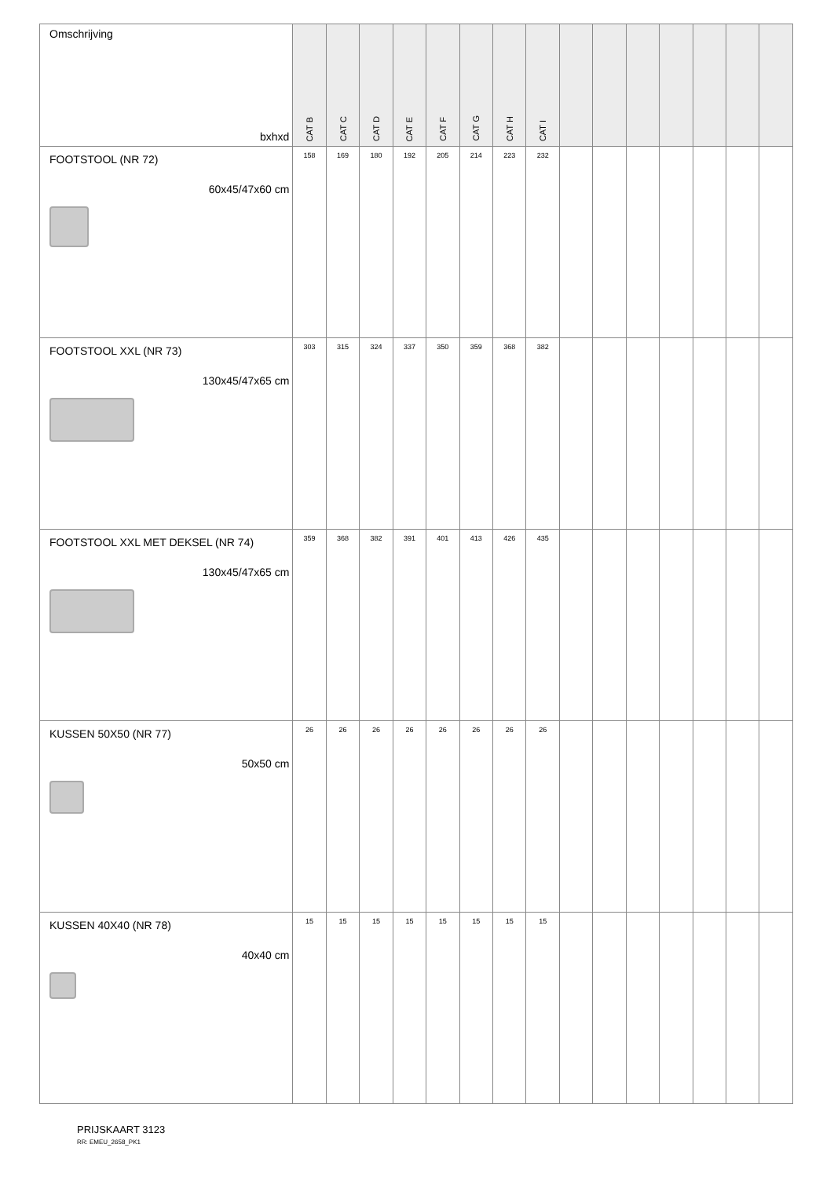| Omschrijving bxhxd | CAT B | CAT C | CAT D | CAT E | CAT F | CAT G | CAT H | CAT I | | | | | | | |
| --- | --- | --- | --- | --- | --- | --- | --- | --- | --- | --- | --- | --- | --- | --- | --- |
| FOOTSTOOL (NR 72) 60x45/47x60 cm | 158 | 169 | 180 | 192 | 205 | 214 | 223 | 232 | | | | | | | |
| FOOTSTOOL XXL (NR 73) 130x45/47x65 cm | 303 | 315 | 324 | 337 | 350 | 359 | 368 | 382 | | | | | | | |
| FOOTSTOOL XXL MET DEKSEL (NR 74) 130x45/47x65 cm | 359 | 368 | 382 | 391 | 401 | 413 | 426 | 435 | | | | | | | |
| KUSSEN 50X50 (NR 77) 50x50 cm | 26 | 26 | 26 | 26 | 26 | 26 | 26 | 26 | | | | | | | |
| KUSSEN 40X40 (NR 78) 40x40 cm | 15 | 15 | 15 | 15 | 15 | 15 | 15 | 15 | | | | | | | |
PRIJSKAART 3123
RR: EMEU_2658_PK1